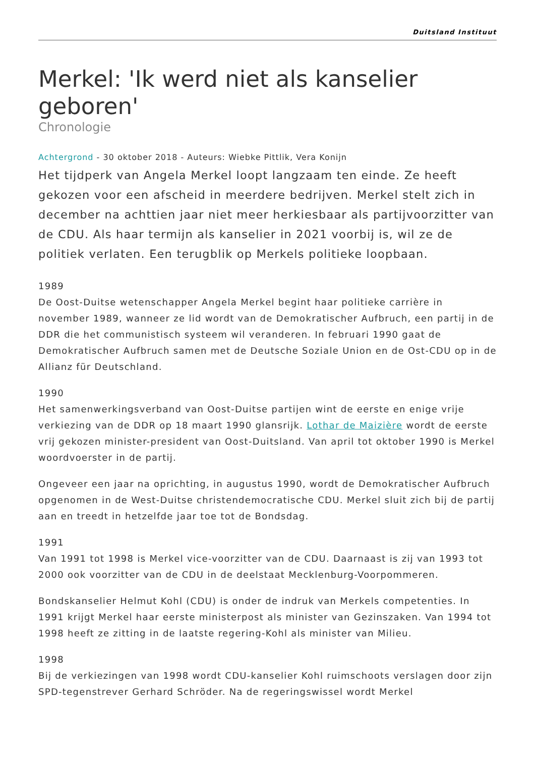Duitsland Instituut
Merkel: 'Ik werd niet als kanselier geboren'
Chronologie
Achtergrond - 30 oktober 2018 - Auteurs: Wiebke Pittlik, Vera Konijn
Het tijdperk van Angela Merkel loopt langzaam ten einde. Ze heeft gekozen voor een afscheid in meerdere bedrijven. Merkel stelt zich in december na achttien jaar niet meer herkiesbaar als partijvoorzitter van de CDU. Als haar termijn als kanselier in 2021 voorbij is, wil ze de politiek verlaten. Een terugblik op Merkels politieke loopbaan.
1989
De Oost-Duitse wetenschapper Angela Merkel begint haar politieke carrière in november 1989, wanneer ze lid wordt van de Demokratischer Aufbruch, een partij in de DDR die het communistisch systeem wil veranderen. In februari 1990 gaat de Demokratischer Aufbruch samen met de Deutsche Soziale Union en de Ost-CDU op in de Allianz für Deutschland.
1990
Het samenwerkingsverband van Oost-Duitse partijen wint de eerste en enige vrije verkiezing van de DDR op 18 maart 1990 glansrijk. Lothar de Maizière wordt de eerste vrij gekozen minister-president van Oost-Duitsland. Van april tot oktober 1990 is Merkel woordvoerster in de partij.
Ongeveer een jaar na oprichting, in augustus 1990, wordt de Demokratischer Aufbruch opgenomen in de West-Duitse christendemocratische CDU. Merkel sluit zich bij de partij aan en treedt in hetzelfde jaar toe tot de Bondsdag.
1991
Van 1991 tot 1998 is Merkel vice-voorzitter van de CDU. Daarnaast is zij van 1993 tot 2000 ook voorzitter van de CDU in de deelstaat Mecklenburg-Voorpommeren.
Bondskanselier Helmut Kohl (CDU) is onder de indruk van Merkels competenties. In 1991 krijgt Merkel haar eerste ministerpost als minister van Gezinszaken. Van 1994 tot 1998 heeft ze zitting in de laatste regering-Kohl als minister van Milieu.
1998
Bij de verkiezingen van 1998 wordt CDU-kanselier Kohl ruimschoots verslagen door zijn SPD-tegenstrever Gerhard Schröder. Na de regeringswissel wordt Merkel